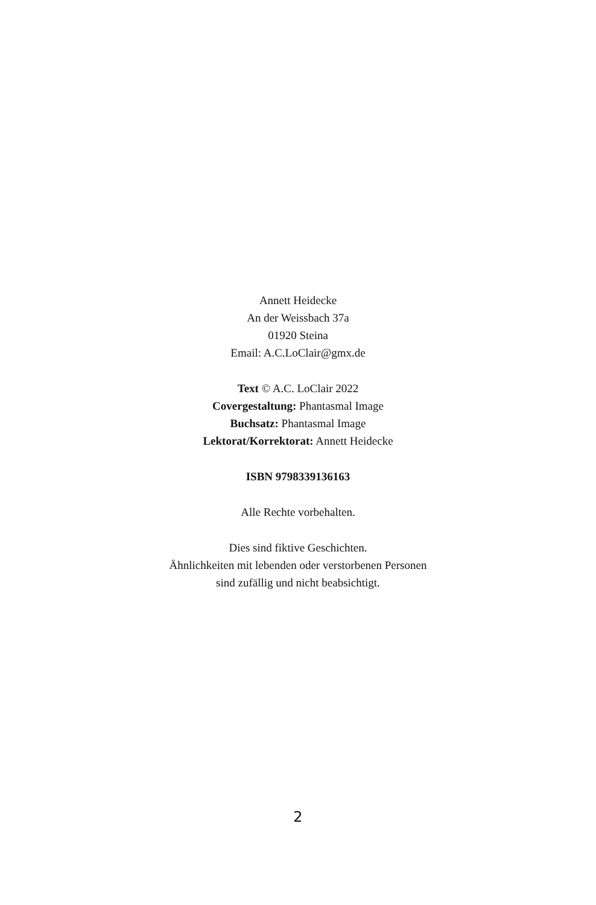Annett Heidecke
An der Weissbach 37a
01920 Steina
Email: A.C.LoClair@gmx.de
Text © A.C. LoClair 2022
Covergestaltung: Phantasmal Image
Buchsatz: Phantasmal Image
Lektorat/Korrektorat: Annett Heidecke
ISBN 9798339136163
Alle Rechte vorbehalten.
Dies sind fiktive Geschichten.
Ähnlichkeiten mit lebenden oder verstorbenen Personen
sind zufällig und nicht beabsichtigt.
2